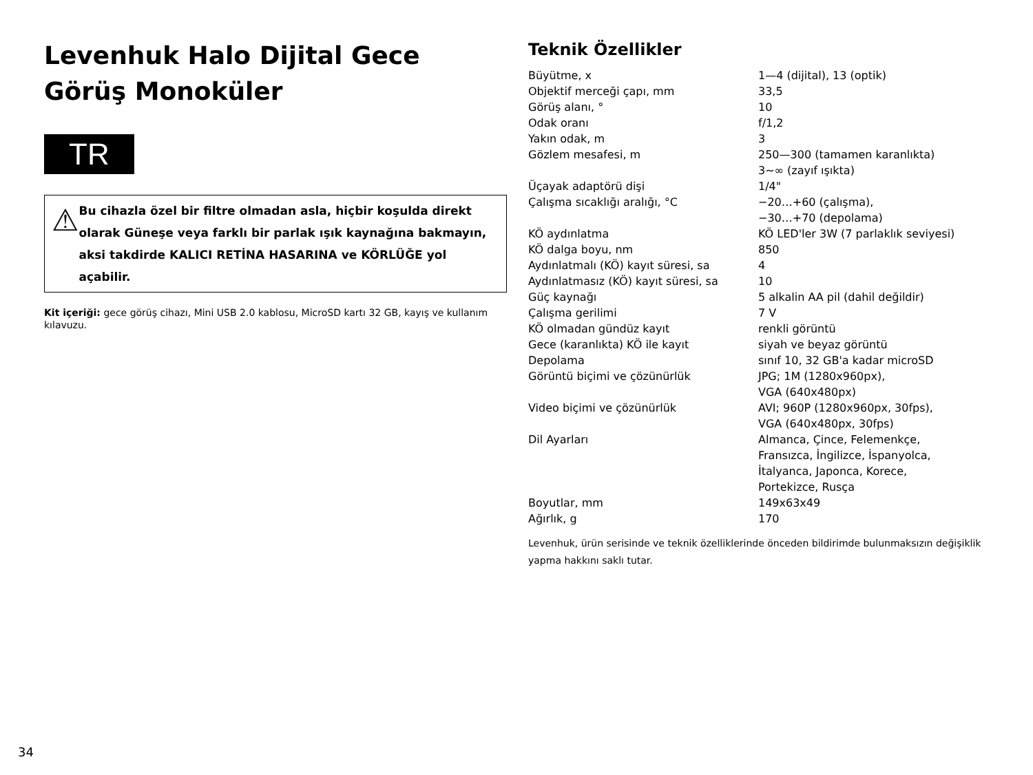Levenhuk Halo Dijital Gece Görüş Monoküler
TR
⚠
Bu cihazla özel bir filtre olmadan asla, hiçbir koşulda direkt olarak Güneşe veya farklı bir parlak ışık kaynağına bakmayın, aksi takdirde KALICI RETİNA HASARINA ve KÖRLÜĞE yol açabilir.
Kit içeriği: gece görüş cihazı, Mini USB 2.0 kablosu, MicroSD kartı 32 GB, kayış ve kullanım kılavuzu.
Teknik Özellikler
| Büyütme, x | 1—4 (dijital), 13 (optik) |
| Objektif merceği çapı, mm | 33,5 |
| Görüş alanı, ° | 10 |
| Odak oranı | f/1,2 |
| Yakın odak, m | 3 |
| Gözlem mesafesi, m | 250—300 (tamamen karanlıkta) 3~∞ (zayıf ışıkta) |
| Üçayak adaptörü dişi | 1/4" |
| Çalışma sıcaklığı aralığı, °C | −20…+60 (çalışma), −30…+70 (depolama) |
| KÖ aydınlatma | KÖ LED'ler 3W (7 parlaklık seviyesi) |
| KÖ dalga boyu, nm | 850 |
| Aydınlatmalı (KÖ) kayıt süresi, sa | 4 |
| Aydınlatmasız (KÖ) kayıt süresi, sa | 10 |
| Güç kaynağı | 5 alkalin AA pil (dahil değildir) |
| Çalışma gerilimi | 7 V |
| KÖ olmadan gündüz kayıt | renkli görüntü |
| Gece (karanlıkta) KÖ ile kayıt | siyah ve beyaz görüntü |
| Depolama | sınıf 10, 32 GB'a kadar microSD |
| Görüntü biçimi ve çözünürlük | JPG; 1M (1280x960px), VGA (640x480px) |
| Video biçimi ve çözünürlük | AVI; 960P (1280x960px, 30fps), VGA (640x480px, 30fps) |
| Dil Ayarları | Almanca, Çince, Felemenkçe, Fransızca, İngilizce, İspanyolca, İtalyanca, Japonca, Korece, Portekizce, Rusça |
| Boyutlar, mm | 149x63x49 |
| Ağırlık, g | 170 |
Levenhuk, ürün serisinde ve teknik özelliklerinde önceden bildirimde bulunmaksızın değişiklik yapma hakkını saklı tutar.
34